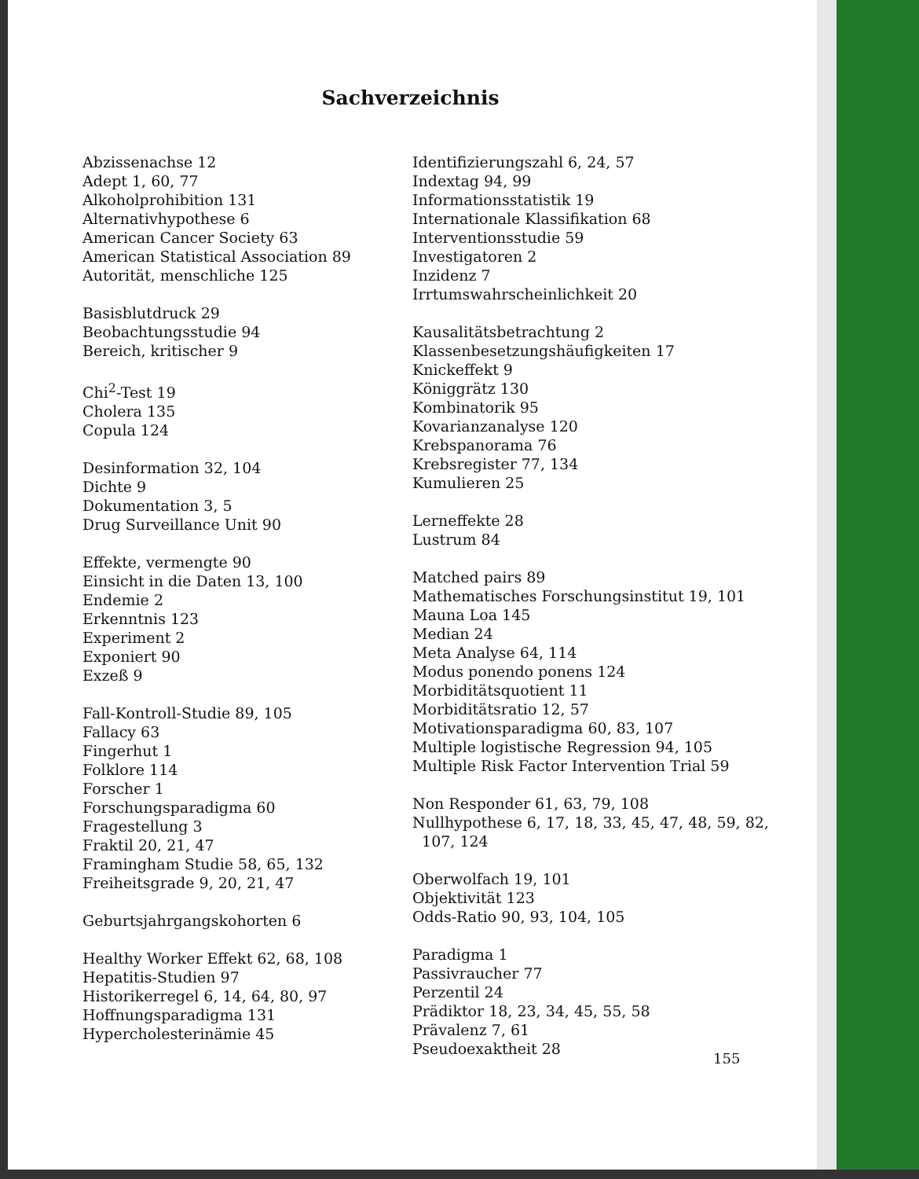Sachverzeichnis
Abzissenachse 12
Adept 1, 60, 77
Alkoholprohibition 131
Alternativhypothese 6
American Cancer Society 63
American Statistical Association 89
Autorität, menschliche 125
Basisblutdruck 29
Beobachtungsstudie 94
Bereich, kritischer 9
Chi<sup>2</sup>-Test 19
Cholera 135
Copula 124
Desinformation 32, 104
Dichte 9
Dokumentation 3, 5
Drug Surveillance Unit 90
Effekte, vermengte 90
Einsicht in die Daten 13, 100
Endemie 2
Erkenntnis 123
Experiment 2
Exponiert 90
Exzeß 9
Fall-Kontroll-Studie 89, 105
Fallacy 63
Fingerhut 1
Folklore 114
Forscher 1
Forschungsparadigma 60
Fragestellung 3
Fraktil 20, 21, 47
Framingham Studie 58, 65, 132
Freiheitsgrade 9, 20, 21, 47
Geburtsjahrgangskohorten 6
Healthy Worker Effekt 62, 68, 108
Hepatitis-Studien 97
Historikerregel 6, 14, 64, 80, 97
Hoffnungsparadigma 131
Hypercholesterinämie 45
Identifizierungszahl 6, 24, 57
Indextag 94, 99
Informationsstatistik 19
Internationale Klassifikation 68
Interventionsstudie 59
Investigatoren 2
Inzidenz 7
Irrtumswahrscheinlichkeit 20
Kausalitätsbetrachtung 2
Klassenbesetzungshäufigkeiten 17
Knickeffekt 9
Königgrätz 130
Kombinatorik 95
Kovarianzanalyse 120
Krebspanorama 76
Krebsregister 77, 134
Kumulieren 25
Lerneffekte 28
Lustrum 84
Matched pairs 89
Mathematisches Forschungsinstitut 19, 101
Mauna Loa 145
Median 24
Meta Analyse 64, 114
Modus ponendo ponens 124
Morbiditätsquotient 11
Morbiditätsratio 12, 57
Motivationsparadigma 60, 83, 107
Multiple logistische Regression 94, 105
Multiple Risk Factor Intervention Trial 59
Non Responder 61, 63, 79, 108
Nullhypothese 6, 17, 18, 33, 45, 47, 48, 59, 82,
107, 124
Oberwolfach 19, 101
Objektivität 123
Odds-Ratio 90, 93, 104, 105
Paradigma 1
Passivraucher 77
Perzentil 24
Prädiktor 18, 23, 34, 45, 55, 58
Prävalenz 7, 61
Pseudoexaktheit 28
155